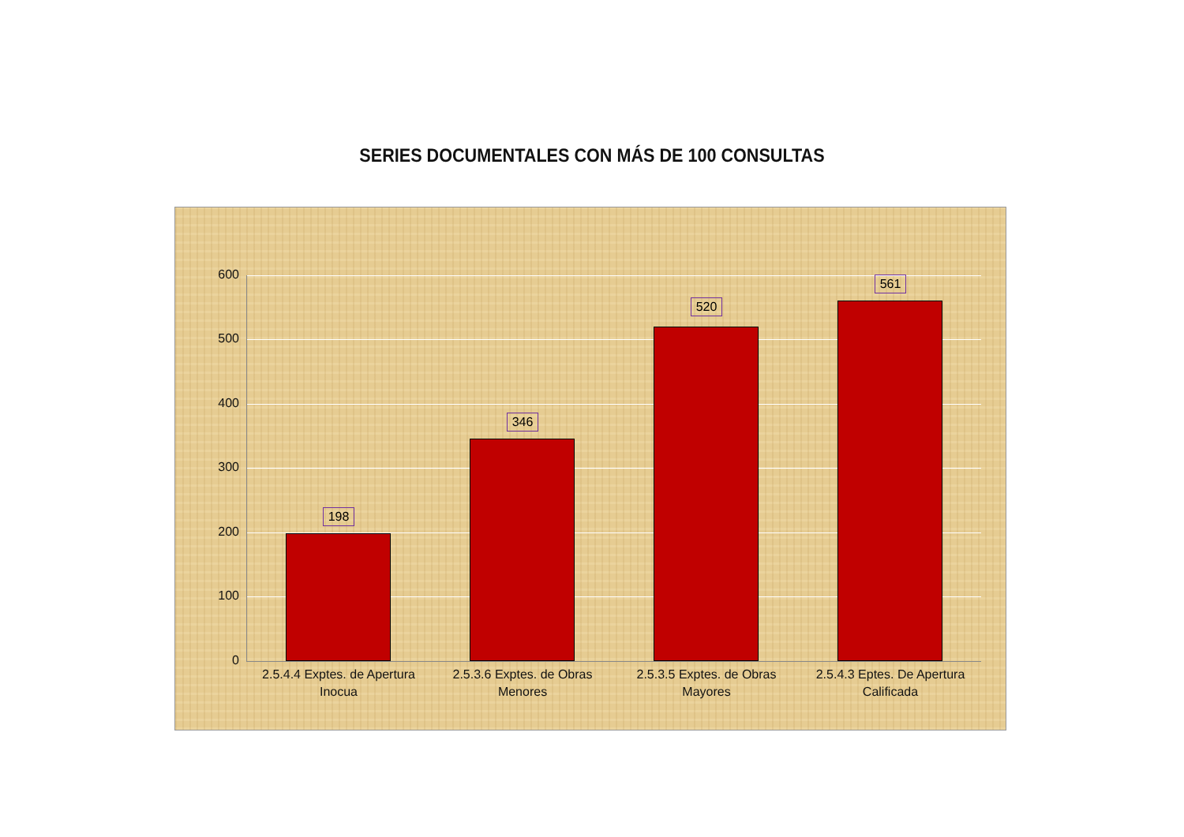SERIES DOCUMENTALES CON MÁS DE 100 CONSULTAS
600
500
400
300
200
100
0
198
346
520
561
2.5.4.4 Exptes. de Apertura Inocua
2.5.3.6 Exptes. de Obras Menores
2.5.3.5 Exptes. de Obras Mayores
2.5.4.3 Eptes. De Apertura Calificada